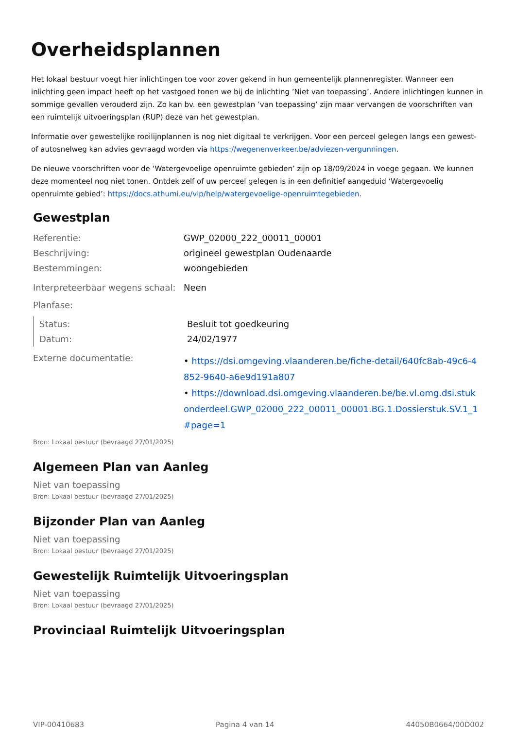Overheidsplannen
Het lokaal bestuur voegt hier inlichtingen toe voor zover gekend in hun gemeentelijk plannenregister. Wanneer een inlichting geen impact heeft op het vastgoed tonen we bij de inlichting ’Niet van toepassing’. Andere inlichtingen kunnen in sommige gevallen verouderd zijn. Zo kan bv. een gewestplan ’van toepassing’ zijn maar vervangen de voorschriften van een ruimtelijk uitvoeringsplan (RUP) deze van het gewestplan.
Informatie over gewestelijke rooilijnplannen is nog niet digitaal te verkrijgen. Voor een perceel gelegen langs een gewest- of autosnelweg kan advies gevraagd worden via https://wegenenverkeer.be/adviezen-vergunningen.
De nieuwe voorschriften voor de ‘Watergevoelige openruimte gebieden’ zijn op 18/09/2024 in voege gegaan. We kunnen deze momenteel nog niet tonen. Ontdek zelf of uw perceel gelegen is in een definitief aangeduid ‘Watergevoelig openruimte gebied’: https://docs.athumi.eu/vip/help/watergevoelige-openruimtegebieden.
Gewestplan
| Referentie: | GWP_02000_222_00011_00001 |
| Beschrijving: | origineel gewestplan Oudenaarde |
| Bestemmingen: | woongebieden |
| Interpreteerbaar wegens schaal: | Neen |
| Planfase: | |
| Status: | Besluit tot goedkeuring |
| Datum: | 24/02/1977 |
| Externe documentatie: | • https://dsi.omgeving.vlaanderen.be/fiche-detail/640fc8ab-49c6-4852-9640-a6e9d191a807 • https://download.dsi.omgeving.vlaanderen.be/be.vl.omg.dsi.stukonderdeel.GWP_02000_222_00011_00001.BG.1.Dossierstuk.SV.1_1#page=1 |
Bron: Lokaal bestuur (bevraagd 27/01/2025)
Algemeen Plan van Aanleg
Niet van toepassing
Bron: Lokaal bestuur (bevraagd 27/01/2025)
Bijzonder Plan van Aanleg
Niet van toepassing
Bron: Lokaal bestuur (bevraagd 27/01/2025)
Gewestelijk Ruimtelijk Uitvoeringsplan
Niet van toepassing
Bron: Lokaal bestuur (bevraagd 27/01/2025)
Provinciaal Ruimtelijk Uitvoeringsplan
VIP-00410683 Pagina 4 van 14 44050B0664/00D002